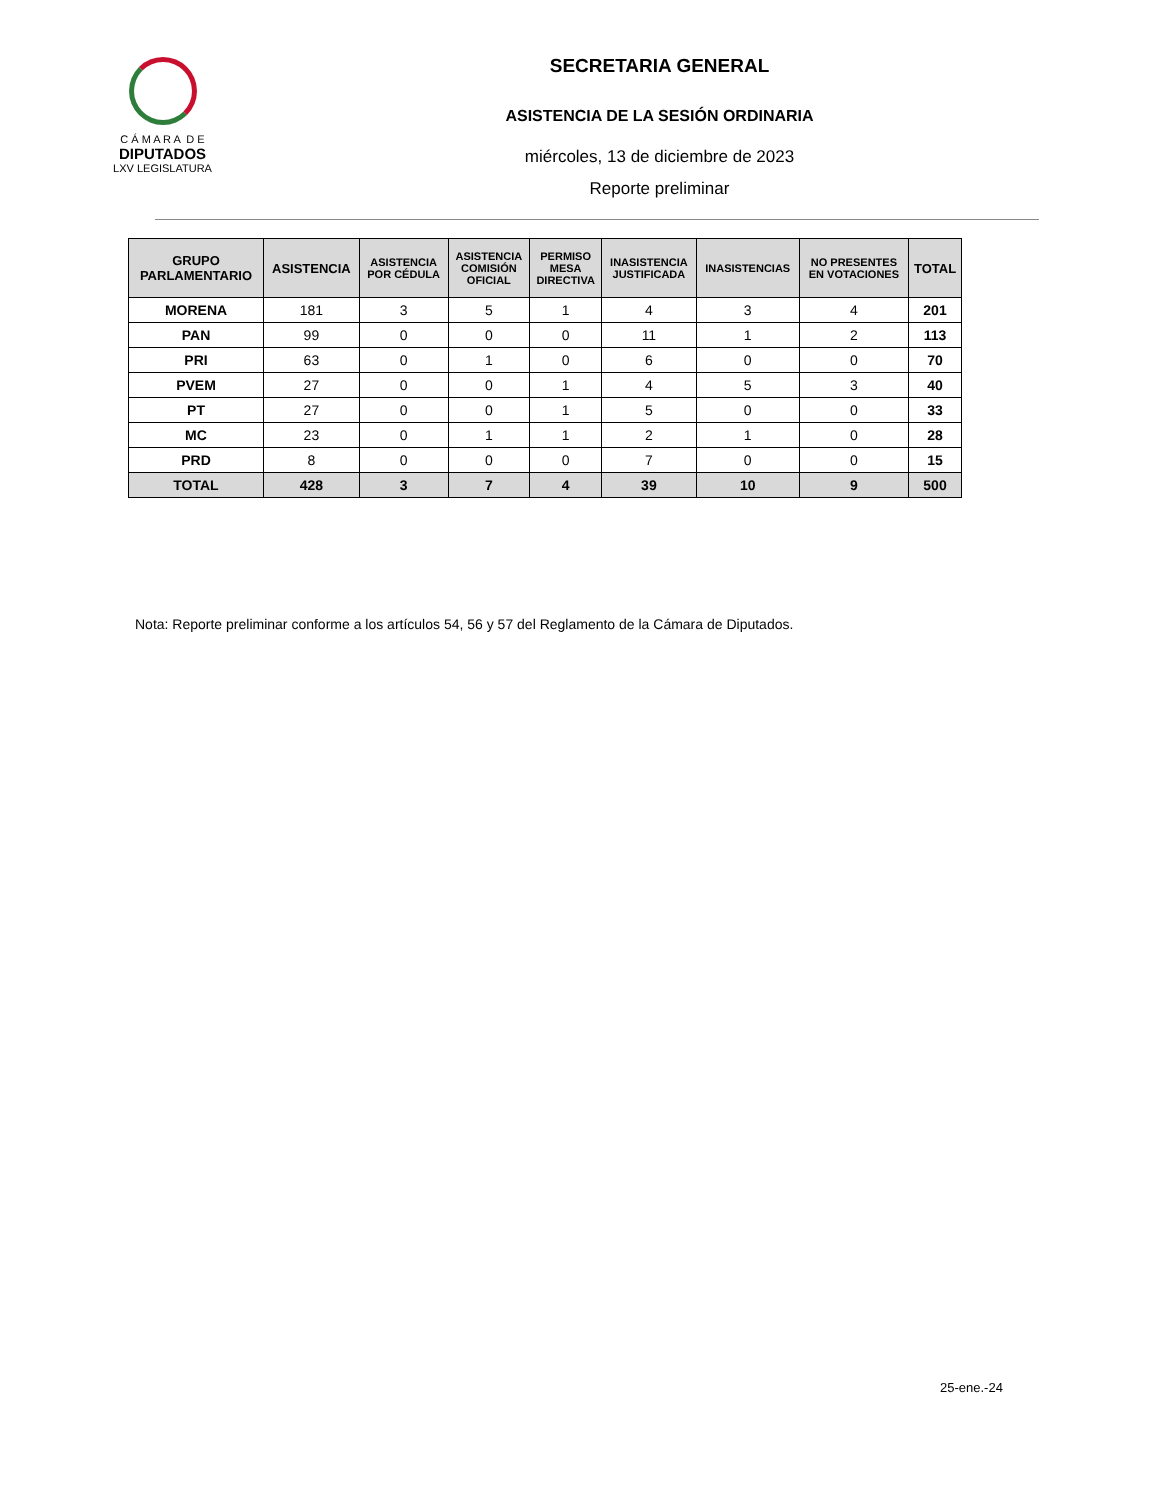C Á M A R A D E
DIPUTADOS
LXV LEGISLATURA
SECRETARIA GENERAL
ASISTENCIA DE LA SESIÓN ORDINARIA
miércoles, 13 de diciembre de 2023
Reporte preliminar
| GRUPO PARLAMENTARIO | ASISTENCIA | ASISTENCIA POR CÉDULA | ASISTENCIA COMISIÓN OFICIAL | PERMISO MESA DIRECTIVA | INASISTENCIA JUSTIFICADA | INASISTENCIAS | NO PRESENTES EN VOTACIONES | TOTAL |
| --- | --- | --- | --- | --- | --- | --- | --- | --- |
| MORENA | 181 | 3 | 5 | 1 | 4 | 3 | 4 | 201 |
| PAN | 99 | 0 | 0 | 0 | 11 | 1 | 2 | 113 |
| PRI | 63 | 0 | 1 | 0 | 6 | 0 | 0 | 70 |
| PVEM | 27 | 0 | 0 | 1 | 4 | 5 | 3 | 40 |
| PT | 27 | 0 | 0 | 1 | 5 | 0 | 0 | 33 |
| MC | 23 | 0 | 1 | 1 | 2 | 1 | 0 | 28 |
| PRD | 8 | 0 | 0 | 0 | 7 | 0 | 0 | 15 |
| TOTAL | 428 | 3 | 7 | 4 | 39 | 10 | 9 | 500 |
Nota: Reporte preliminar conforme a los artículos 54, 56 y 57 del Reglamento de la Cámara de Diputados.
25-ene.-24